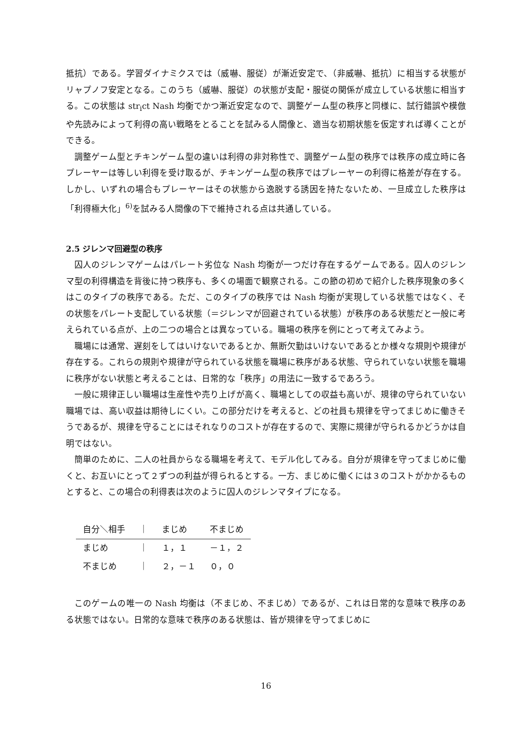抵抗）である。学習ダイナミクスでは（威嚇、服従）が漸近安定で、（非威嚇、抵抗）に相当する状態がリャプノフ安定となる。このうち（威嚇、服従）の状態が支配・服従の関係が成立している状態に相当する。この状態は str<sub>i</sub>ct Nash 均衡でかつ漸近安定なので、調整ゲーム型の秩序と同様に、試行錯誤や模倣や先読みによって利得の高い戦略をとることを試みる人間像と、適当な初期状態を仮定すれば導くことができる。
調整ゲーム型とチキンゲーム型の違いは利得の非対称性で、調整ゲーム型の秩序では秩序の成立時に各プレーヤーは等しい利得を受け取るが、チキンゲーム型の秩序ではプレーヤーの利得に格差が存在する。しかし、いずれの場合もプレーヤーはその状態から逸脱する誘因を持たないため、一旦成立した秩序は「利得極大化」<sup>6)</sup>を試みる人間像の下で維持される点は共通している。
2.5 ジレンマ回避型の秩序
囚人のジレンマゲームはパレート劣位な Nash 均衡が一つだけ存在するゲームである。囚人のジレンマ型の利得構造を背後に持つ秩序も、多くの場面で観察される。この節の初めで紹介した秩序現象の多くはこのタイプの秩序である。ただ、このタイプの秩序では Nash 均衡が実現している状態ではなく、その状態をパレート支配している状態（＝ジレンマが回避されている状態）が秩序のある状態だと一般に考えられている点が、上の二つの場合とは異なっている。職場の秩序を例にとって考えてみよう。
職場には通常、遅刻をしてはいけないであるとか、無断欠勤はいけないであるとか様々な規則や規律が存在する。これらの規則や規律が守られている状態を職場に秩序がある状態、守られていない状態を職場に秩序がない状態と考えることは、日常的な「秩序」の用法に一致するであろう。
一般に規律正しい職場は生産性や売り上げが高く、職場としての収益も高いが、規律の守られていない職場では、高い収益は期待しにくい。この部分だけを考えると、どの社員も規律を守ってまじめに働きそうであるが、規律を守ることにはそれなりのコストが存在するので、実際に規律が守られるかどうかは自明ではない。
簡単のために、二人の社員からなる職場を考えて、モデル化してみる。自分が規律を守ってまじめに働くと、お互いにとって２ずつの利益が得られるとする。一方、まじめに働くには３のコストがかかるものとすると、この場合の利得表は次のように囚人のジレンマタイプになる。
| 自分＼相手 | ｜ | まじめ | 不まじめ |
| --- | --- | --- | --- |
| まじめ | ｜ | １，１ | －１，２ |
| 不まじめ | ｜ | ２，－１ | ０，０ |
このゲームの唯一の Nash 均衡は（不まじめ、不まじめ）であるが、これは日常的な意味で秩序のある状態ではない。日常的な意味で秩序のある状態は、皆が規律を守ってまじめに
16